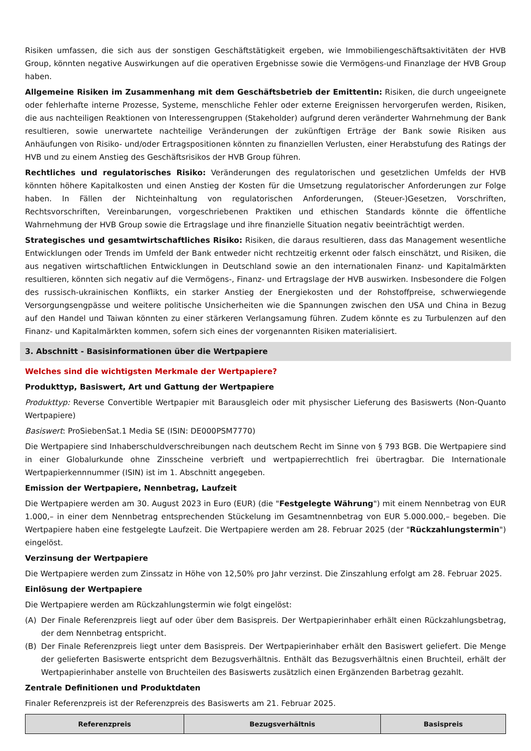Risiken umfassen, die sich aus der sonstigen Geschäftstätigkeit ergeben, wie Immobiliengeschäftsaktivitäten der HVB Group, könnten negative Auswirkungen auf die operativen Ergebnisse sowie die Vermögens-und Finanzlage der HVB Group haben.
Allgemeine Risiken im Zusammenhang mit dem Geschäftsbetrieb der Emittentin: Risiken, die durch ungeeignete oder fehlerhafte interne Prozesse, Systeme, menschliche Fehler oder externe Ereignissen hervorgerufen werden, Risiken, die aus nachteiligen Reaktionen von Interessengruppen (Stakeholder) aufgrund deren veränderter Wahrnehmung der Bank resultieren, sowie unerwartete nachteilige Veränderungen der zukünftigen Erträge der Bank sowie Risiken aus Anhäufungen von Risiko- und/oder Ertragspositionen könnten zu finanziellen Verlusten, einer Herabstufung des Ratings der HVB und zu einem Anstieg des Geschäftsrisikos der HVB Group führen.
Rechtliches und regulatorisches Risiko: Veränderungen des regulatorischen und gesetzlichen Umfelds der HVB könnten höhere Kapitalkosten und einen Anstieg der Kosten für die Umsetzung regulatorischer Anforderungen zur Folge haben. In Fällen der Nichteinhaltung von regulatorischen Anforderungen, (Steuer-)Gesetzen, Vorschriften, Rechtsvorschriften, Vereinbarungen, vorgeschriebenen Praktiken und ethischen Standards könnte die öffentliche Wahrnehmung der HVB Group sowie die Ertragslage und ihre finanzielle Situation negativ beeinträchtigt werden.
Strategisches und gesamtwirtschaftliches Risiko: Risiken, die daraus resultieren, dass das Management wesentliche Entwicklungen oder Trends im Umfeld der Bank entweder nicht rechtzeitig erkennt oder falsch einschätzt, und Risiken, die aus negativen wirtschaftlichen Entwicklungen in Deutschland sowie an den internationalen Finanz- und Kapitalmärkten resultieren, könnten sich negativ auf die Vermögens-, Finanz- und Ertragslage der HVB auswirken. Insbesondere die Folgen des russisch-ukrainischen Konflikts, ein starker Anstieg der Energiekosten und der Rohstoffpreise, schwerwiegende Versorgungsengpässe und weitere politische Unsicherheiten wie die Spannungen zwischen den USA und China in Bezug auf den Handel und Taiwan könnten zu einer stärkeren Verlangsamung führen. Zudem könnte es zu Turbulenzen auf den Finanz- und Kapitalmärkten kommen, sofern sich eines der vorgenannten Risiken materialisiert.
3. Abschnitt - Basisinformationen über die Wertpapiere
Welches sind die wichtigsten Merkmale der Wertpapiere?
Produkttyp, Basiswert, Art und Gattung der Wertpapiere
Produkttyp: Reverse Convertible Wertpapier mit Barausgleich oder mit physischer Lieferung des Basiswerts (Non-Quanto Wertpapiere)
Basiswert: ProSiebenSat.1 Media SE (ISIN: DE000PSM7770)
Die Wertpapiere sind Inhaberschuldverschreibungen nach deutschem Recht im Sinne von § 793 BGB. Die Wertpapiere sind in einer Globalurkunde ohne Zinsscheine verbrieft und wertpapierrechtlich frei übertragbar. Die Internationale Wertpapierkennnummer (ISIN) ist im 1. Abschnitt angegeben.
Emission der Wertpapiere, Nennbetrag, Laufzeit
Die Wertpapiere werden am 30. August 2023 in Euro (EUR) (die "Festgelegte Währung") mit einem Nennbetrag von EUR 1.000,– in einer dem Nennbetrag entsprechenden Stückelung im Gesamtnennbetrag von EUR 5.000.000,– begeben. Die Wertpapiere haben eine festgelegte Laufzeit. Die Wertpapiere werden am 28. Februar 2025 (der "Rückzahlungstermin") eingelöst.
Verzinsung der Wertpapiere
Die Wertpapiere werden zum Zinssatz in Höhe von 12,50% pro Jahr verzinst. Die Zinszahlung erfolgt am 28. Februar 2025.
Einlösung der Wertpapiere
Die Wertpapiere werden am Rückzahlungstermin wie folgt eingelöst:
(A) Der Finale Referenzpreis liegt auf oder über dem Basispreis. Der Wertpapierinhaber erhält einen Rückzahlungsbetrag, der dem Nennbetrag entspricht.
(B) Der Finale Referenzpreis liegt unter dem Basispreis. Der Wertpapierinhaber erhält den Basiswert geliefert. Die Menge der gelieferten Basiswerte entspricht dem Bezugsverhältnis. Enthält das Bezugsverhältnis einen Bruchteil, erhält der Wertpapierinhaber anstelle von Bruchteilen des Basiswerts zusätzlich einen Ergänzenden Barbetrag gezahlt.
Zentrale Definitionen und Produktdaten
Finaler Referenzpreis ist der Referenzpreis des Basiswerts am 21. Februar 2025.
| Referenzpreis | Bezugsverhältnis | Basispreis |
| --- | --- | --- |